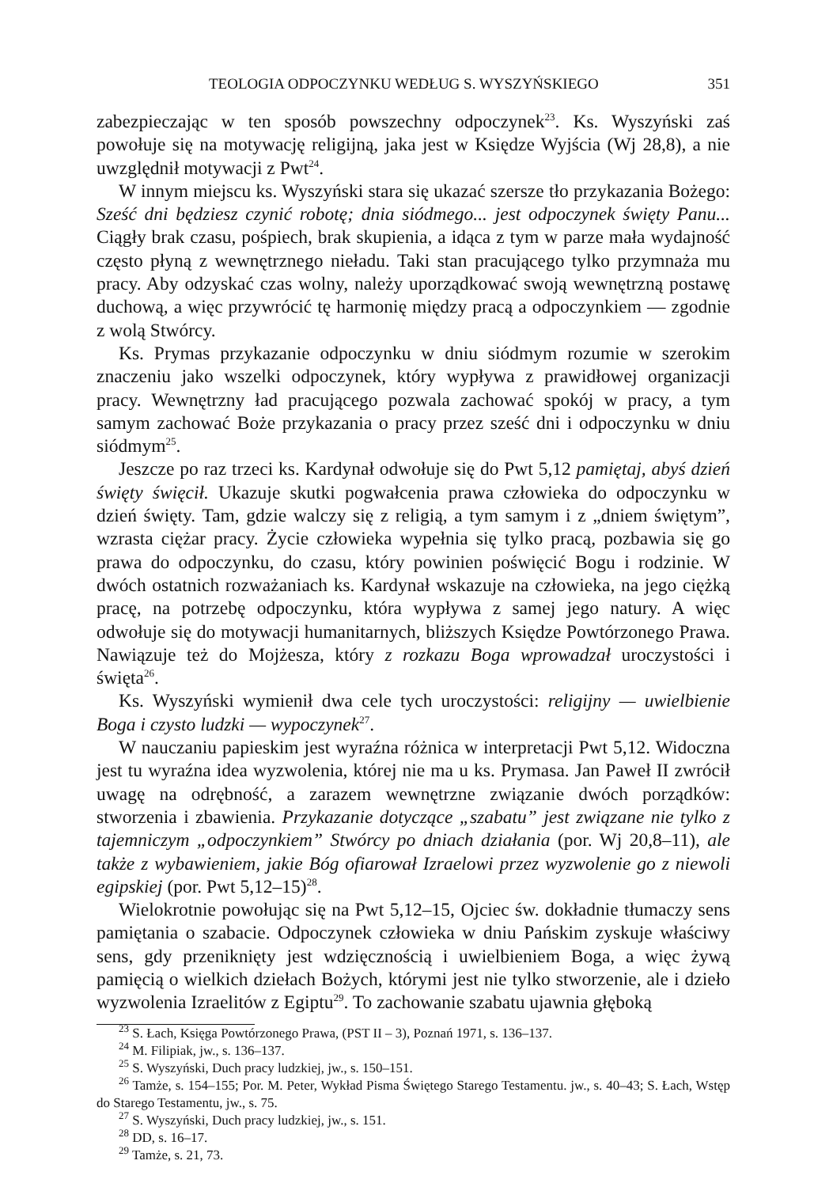TEOLOGIA ODPOCZYNKU WEDŁUG S. WYSZYŃSKIEGO 351
zabezpieczając w ten sposób powszechny odpoczynek<sup>23</sup>. Ks. Wyszyński zaś powołuje się na motywację religijną, jaka jest w Księdze Wyjścia (Wj 28,8), a nie uwzględnił motywacji z Pwt<sup>24</sup>.
W innym miejscu ks. Wyszyński stara się ukazać szersze tło przykazania Bożego: Sześć dni będziesz czynić robotę; dnia siódmego... jest odpoczynek święty Panu... Ciągły brak czasu, pośpiech, brak skupienia, a idąca z tym w parze mała wydajność często płyną z wewnętrznego nieładu. Taki stan pracującego tylko przymnaża mu pracy. Aby odzyskać czas wolny, należy uporządkować swoją wewnętrzną postawę duchową, a więc przywrócić tę harmonię między pracą a odpoczynkiem — zgodnie z wolą Stwórcy.
Ks. Prymas przykazanie odpoczynku w dniu siódmym rozumie w szerokim znaczeniu jako wszelki odpoczynek, który wypływa z prawidłowej organizacji pracy. Wewnętrzny ład pracującego pozwala zachować spokój w pracy, a tym samym zachować Boże przykazania o pracy przez sześć dni i odpoczynku w dniu siódmym<sup>25</sup>.
Jeszcze po raz trzeci ks. Kardynał odwołuje się do Pwt 5,12 pamiętaj, abyś dzień święty święcił. Ukazuje skutki pogwałcenia prawa człowieka do odpoczynku w dzień święty. Tam, gdzie walczy się z religią, a tym samym i z „dniem świętym”, wzrasta ciężar pracy. Życie człowieka wypełnia się tylko pracą, pozbawia się go prawa do odpoczynku, do czasu, który powinien poświęcić Bogu i rodzinie. W dwóch ostatnich rozważaniach ks. Kardynał wskazuje na człowieka, na jego ciężką pracę, na potrzebę odpoczynku, która wypływa z samej jego natury. A więc odwołuje się do motywacji humanitarnych, bliższych Księdze Powtórzonego Prawa. Nawiązuje też do Mojżesza, który z rozkazu Boga wprowadzał uroczystości i święta<sup>26</sup>.
Ks. Wyszyński wymienił dwa cele tych uroczystości: religijny — uwielbienie Boga i czysto ludzki — wypoczynek<sup>27</sup>.
W nauczaniu papieskim jest wyraźna różnica w interpretacji Pwt 5,12. Widoczna jest tu wyraźna idea wyzwolenia, której nie ma u ks. Prymasa. Jan Paweł II zwrócił uwagę na odrębność, a zarazem wewnętrzne związanie dwóch porządków: stworzenia i zbawienia. Przykazanie dotyczące „szabatu” jest związane nie tylko z tajemniczym „odpoczynkiem” Stwórcy po dniach działania (por. Wj 20,8–11), ale także z wybawieniem, jakie Bóg ofiarował Izraelowi przez wyzwolenie go z niewoli egipskiej (por. Pwt 5,12–15)<sup>28</sup>.
Wielokrotnie powołując się na Pwt 5,12–15, Ojciec św. dokładnie tłumaczy sens pamiętania o szabacie. Odpoczynek człowieka w dniu Pańskim zyskuje właściwy sens, gdy przeniknięty jest wdzięcznością i uwielbieniem Boga, a więc żywą pamięcią o wielkich dziełach Bożych, którymi jest nie tylko stworzenie, ale i dzieło wyzwolenia Izraelitów z Egiptu<sup>29</sup>. To zachowanie szabatu ujawnia głęboką
<sup>23</sup> S. Łach, Księga Powtórzonego Prawa, (PST II – 3), Poznań 1971, s. 136–137.
<sup>24</sup> M. Filipiak, jw., s. 136–137.
<sup>25</sup> S. Wyszyński, Duch pracy ludzkiej, jw., s. 150–151.
<sup>26</sup> Tamże, s. 154–155; Por. M. Peter, Wykład Pisma Świętego Starego Testamentu. jw., s. 40–43; S. Łach, Wstęp do Starego Testamentu, jw., s. 75.
<sup>27</sup> S. Wyszyński, Duch pracy ludzkiej, jw., s. 151.
<sup>28</sup> DD, s. 16–17.
<sup>29</sup> Tamże, s. 21, 73.